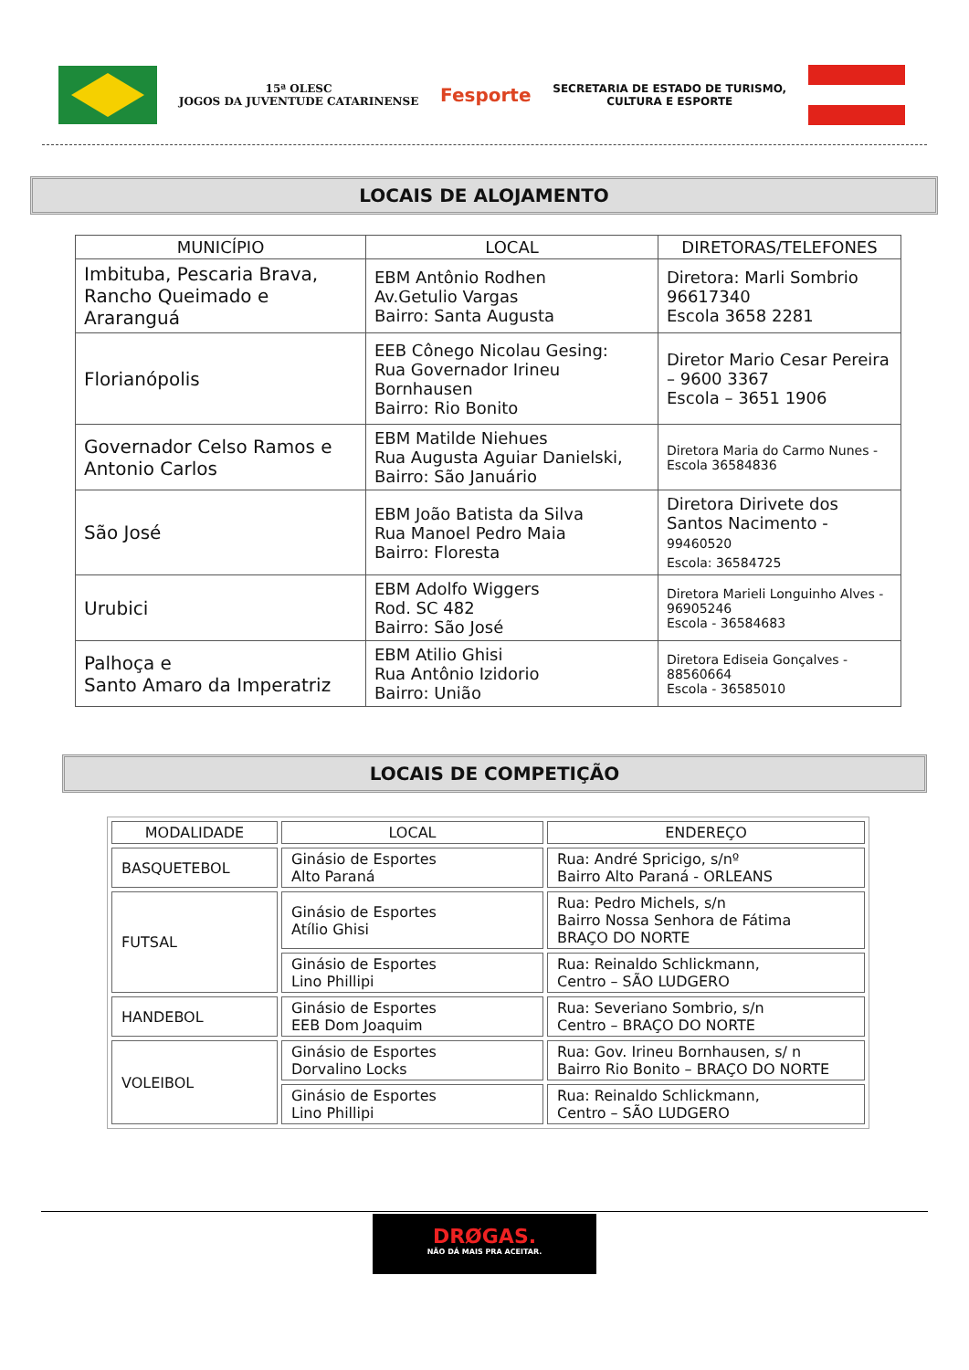15ª OLESC
JOGOS DA JUVENTUDE CATARINENSE
Fesporte
SECRETARIA DE ESTADO DE TURISMO,
CULTURA E ESPORTE
LOCAIS DE ALOJAMENTO
| MUNICÍPIO | LOCAL | DIRETORAS/TELEFONES |
| --- | --- | --- |
| Imbituba, Pescaria Brava, Rancho Queimado e Araranguá | EBM Antônio Rodhen Av.Getulio Vargas Bairro: Santa Augusta | Diretora: Marli Sombrio 96617340 Escola 3658 2281 |
| Florianópolis | EEB Cônego Nicolau Gesing: Rua Governador Irineu Bornhausen Bairro: Rio Bonito | Diretor Mario Cesar Pereira – 9600 3367 Escola – 3651 1906 |
| Governador Celso Ramos e Antonio Carlos | EBM Matilde Niehues Rua Augusta Aguiar Danielski, Bairro: São Januário | Diretora Maria do Carmo Nunes - Escola 36584836 |
| São José | EBM João Batista da Silva Rua Manoel Pedro Maia Bairro: Floresta | Diretora Dirivete dos Santos Nacimento - 99460520 Escola: 36584725 |
| Urubici | EBM Adolfo Wiggers Rod. SC 482 Bairro: São José | Diretora Marieli Longuinho Alves - 96905246 Escola - 36584683 |
| Palhoça e Santo Amaro da Imperatriz | EBM Atilio Ghisi Rua Antônio Izidorio Bairro: União | Diretora Ediseia Gonçalves - 88560664 Escola - 36585010 |
LOCAIS DE COMPETIÇÃO
| MODALIDADE | LOCAL | ENDEREÇO |
| --- | --- | --- |
| BASQUETEBOL | Ginásio de Esportes Alto Paraná | Rua: André Spricigo, s/nº Bairro Alto Paraná - ORLEANS |
| FUTSAL | Ginásio de Esportes Atílio Ghisi | Rua: Pedro Michels, s/n Bairro Nossa Senhora de Fátima BRAÇO DO NORTE |
| | Ginásio de Esportes Lino Phillipi | Rua: Reinaldo Schlickmann, Centro – SÃO LUDGERO |
| HANDEBOL | Ginásio de Esportes EEB Dom Joaquim | Rua: Severiano Sombrio, s/n Centro – BRAÇO DO NORTE |
| VOLEIBOL | Ginásio de Esportes Dorvalino Locks | Rua: Gov. Irineu Bornhausen, s/ n Bairro Rio Bonito – BRAÇO DO NORTE |
| | Ginásio de Esportes Lino Phillipi | Rua: Reinaldo Schlickmann, Centro – SÃO LUDGERO |
DRØGAS.
NÃO DÁ MAIS PRA ACEITAR.